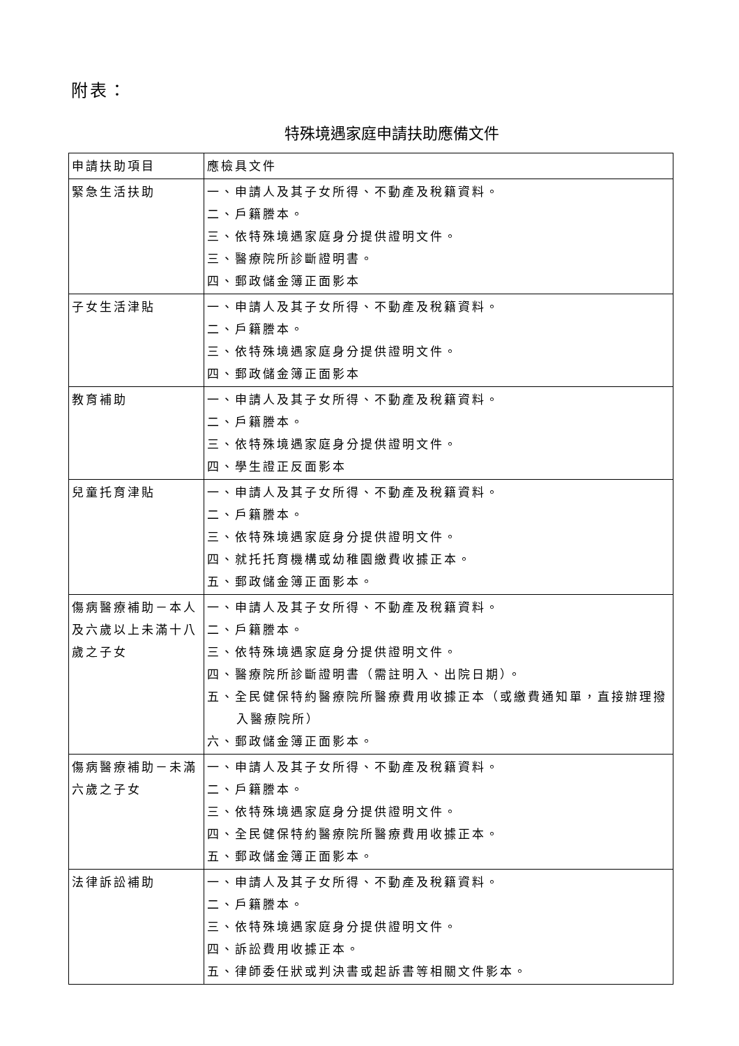附表：
特殊境遇家庭申請扶助應備文件
| 申請扶助項目 | 應檢具文件 |
| --- | --- |
| 緊急生活扶助 | 一、申請人及其子女所得、不動產及稅籍資料。 二、戶籍謄本。 三、依特殊境遇家庭身分提供證明文件。 三、醫療院所診斷證明書。 四、郵政儲金簿正面影本 |
| 子女生活津貼 | 一、申請人及其子女所得、不動產及稅籍資料。 二、戶籍謄本。 三、依特殊境遇家庭身分提供證明文件。 四、郵政儲金簿正面影本 |
| 教育補助 | 一、申請人及其子女所得、不動產及稅籍資料。 二、戶籍謄本。 三、依特殊境遇家庭身分提供證明文件。 四、學生證正反面影本 |
| 兒童托育津貼 | 一、申請人及其子女所得、不動產及稅籍資料。 二、戶籍謄本。 三、依特殊境遇家庭身分提供證明文件。 四、就托托育機構或幼稚園繳費收據正本。 五、郵政儲金簿正面影本。 |
| 傷病醫療補助－本人及六歲以上未滿十八歲之子女 | 一、申請人及其子女所得、不動產及稅籍資料。 二、戶籍謄本。 三、依特殊境遇家庭身分提供證明文件。 四、醫療院所診斷證明書（需註明入、出院日期）。 五、全民健保特約醫療院所醫療費用收據正本（或繳費通知單，直接辦理撥入醫療院所） 六、郵政儲金簿正面影本。 |
| 傷病醫療補助－未滿六歲之子女 | 一、申請人及其子女所得、不動產及稅籍資料。 二、戶籍謄本。 三、依特殊境遇家庭身分提供證明文件。 四、全民健保特約醫療院所醫療費用收據正本。 五、郵政儲金簿正面影本。 |
| 法律訴訟補助 | 一、申請人及其子女所得、不動產及稅籍資料。 二、戶籍謄本。 三、依特殊境遇家庭身分提供證明文件。 四、訴訟費用收據正本。 五、律師委任狀或判決書或起訴書等相關文件影本。 |